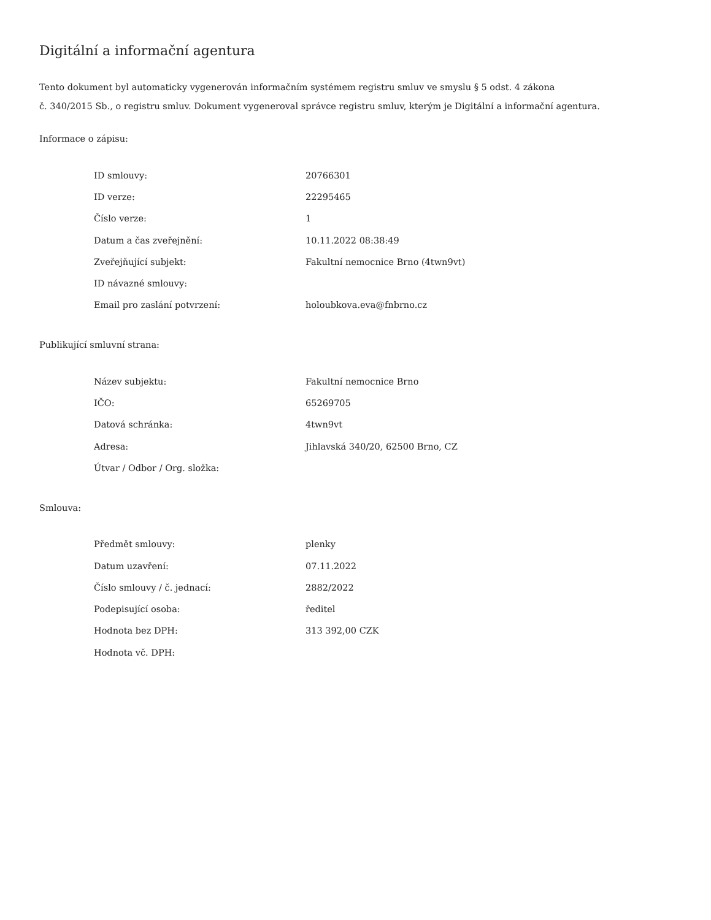Digitální a informační agentura
Tento dokument byl automaticky vygenerován informačním systémem registru smluv ve smyslu § 5 odst. 4 zákona
č. 340/2015 Sb., o registru smluv. Dokument vygeneroval správce registru smluv, kterým je Digitální a informační agentura.
Informace o zápisu:
| ID smlouvy: | 20766301 |
| ID verze: | 22295465 |
| Číslo verze: | 1 |
| Datum a čas zveřejnění: | 10.11.2022 08:38:49 |
| Zveřejňující subjekt: | Fakultní nemocnice Brno (4twn9vt) |
| ID návazné smlouvy: | |
| Email pro zaslání potvrzení: | holoubkova.eva@fnbrno.cz |
Publikující smluvní strana:
| Název subjektu: | Fakultní nemocnice Brno |
| IČO: | 65269705 |
| Datová schránka: | 4twn9vt |
| Adresa: | Jihlavská 340/20, 62500 Brno, CZ |
| Útvar / Odbor / Org. složka: | |
Smlouva:
| Předmět smlouvy: | plenky |
| Datum uzavření: | 07.11.2022 |
| Číslo smlouvy / č. jednací: | 2882/2022 |
| Podepisující osoba: | ředitel |
| Hodnota bez DPH: | 313 392,00 CZK |
| Hodnota vč. DPH: | |